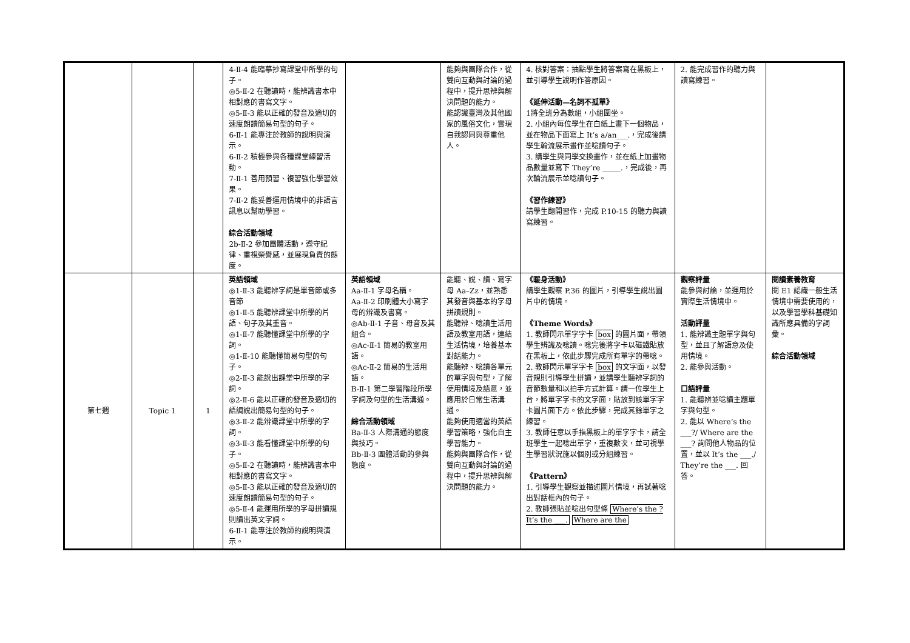| | | | 4-Ⅱ-4 能臨摹抄寫課堂中所學的句子。 ◎5-Ⅱ-2 在聽讀時，能辨識書本中相對應的書寫文字。 ◎5-Ⅱ-3 能以正確的發音及適切的速度朗讀簡易句型的句子。 6-Ⅱ-1 能專注於教師的說明與演示。 6-Ⅱ-2 積極參與各種課堂練習活動。 7-Ⅱ-1 善用預習、複習強化學習效果。 7-Ⅱ-2 能妥善運用情境中的非語言訊息以幫助學習。 綜合活動領域 2b-Ⅱ-2 參加團體活動，遵守紀律、重視榮譽感，並展現負責的態度。 | | 能夠與團隊合作，從雙向互動與討論的過程中，提升思辨與解決問題的能力。 能認識臺灣及其他國家的風俗文化，實現自我認同與尊重他人。 | 4. 核對答案：抽點學生將答案寫在黑板上，並引導學生說明作答原因。 《延伸活動—名詞不孤單》 1將全班分為數組，小組圍坐。 2. 小組內每位學生在白紙上畫下一個物品，並在物品下面寫上 It’s a/an___.，完成後請學生輪流展示畫作並唸讀句子。 3. 請學生與同學交換畫作，並在紙上加畫物品數量並寫下 They’re _____.，完成後，再次輪流展示並唸讀句子。 《習作練習》 請學生翻開習作，完成 P.10-15 的聽力與讀寫練習。 | 2. 能完成習作的聽力與讀寫練習。 | |
| 第七週 | Topic 1 | 1 | 英語領域 ◎1-Ⅱ-3 能聽辨字詞是單音節或多音節 ◎1-Ⅱ-5 能聽辨課堂中所學的片語、句子及其重音。 ◎1-Ⅱ-7 能聽懂課堂中所學的字詞。 ◎1-Ⅱ-10 能聽懂簡易句型的句子。 ◎2-Ⅱ-3 能說出課堂中所學的字詞。 ◎2-Ⅱ-6 能以正確的發音及適切的語調說出簡易句型的句子。 ◎3-Ⅱ-2 能辨識課堂中所學的字詞。 ◎3-Ⅱ-3 能看懂課堂中所學的句子。 ◎5-Ⅱ-2 在聽讀時，能辨識書本中相對應的書寫文字。 ◎5-Ⅱ-3 能以正確的發音及適切的速度朗讀簡易句型的句子。 ◎5-Ⅱ-4 能運用所學的字母拼讀規則讀出英文字詞。 6-Ⅱ-1 能專注於教師的說明與演示。 | 英語領域 Aa-Ⅱ-1 字母名稱。 Aa-Ⅱ-2 印刷體大小寫字母的辨識及書寫。 ◎Ab-Ⅱ-1 子音、母音及其組合。 ◎Ac-Ⅱ-1 簡易的教室用語。 ◎Ac-Ⅱ-2 簡易的生活用語。 B-Ⅱ-1 第二學習階段所學字詞及句型的生活溝通。 綜合活動領域 Ba-Ⅱ-3 人際溝通的態度與技巧。 Bb-Ⅱ-3 團體活動的參與態度。 | 能聽、說、讀、寫字母 Aa–Zz，並熟悉其發音與基本的字母拼讀規則。 能聽辨、唸讀生活用語及教室用語，連結生活情境，培養基本對話能力。 能聽辨、唸讀各單元的單字與句型，了解使用情境及語意，並應用於日常生活溝通。 能夠使用適當的英語學習策略，強化自主學習能力。 能夠與團隊合作，從雙向互動與討論的過程中，提升思辨與解決問題的能力。 | 《暖身活動》 請學生觀察 P.36 的圖片，引導學生說出圖片中的情境。 《Theme Words》 1. 教師閃示單字字卡 box 的圖片面，帶領學生辨識及唸讀。唸完後將字卡以磁鐵貼放在黑板上，依此步驟完成所有單字的帶唸。 2. 教師閃示單字字卡 box 的文字面，以發音規則引導學生拼讀，並請學生聽辨字詞的音節數量和以拍手方式計算。請一位學生上台，將單字字卡的文字面，貼放到該單字字卡圖片面下方。依此步驟，完成其餘單字之練習。 3. 教師任意以手指黑板上的單字字卡，請全班學生一起唸出單字，重複數次，並可視學生學習狀況施以個別或分組練習。 《Pattern》 1. 引導學生觀察並描述圖片情境，再試著唸出對話框內的句子。 2. 教師張貼並唸出句型條 Where’s the ? It’s the ___. Where are the | 觀察評量 能參與討論，並運用於實際生活情境中。 活動評量 1. 能辨識主題單字與句型，並且了解語意及使用情境。 2. 能參與活動。 口語評量 1. 能聽辨並唸讀主題單字與句型。 2. 能以 Where’s the ___?/ Where are the ___? 詢問他人物品的位置，並以 It’s the ___./ They’re the ___. 回答。 | 閱讀素養教育 閱 E1 認識一般生活情境中需要使用的，以及學習學科基礎知識所應具備的字詞彙。 綜合活動領域 |